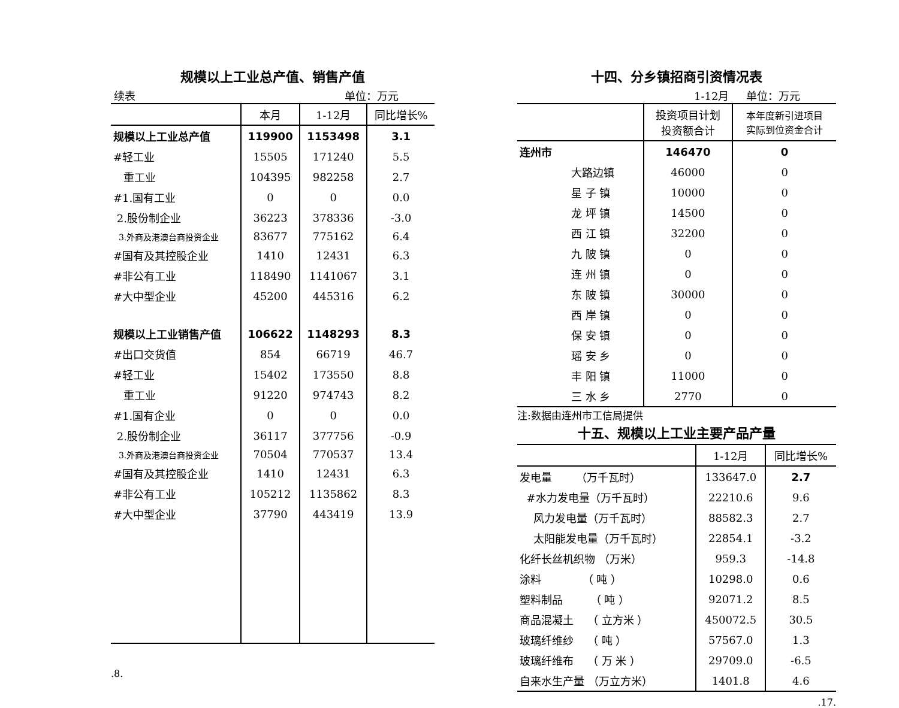规模以上工业总产值、销售产值
续表 单位：万元
| | 本月 | 1-12月 | 同比增长% |
| --- | --- | --- | --- |
| 规模以上工业总产值 | 119900 | 1153498 | 3.1 |
| #轻工业 | 15505 | 171240 | 5.5 |
| 重工业 | 104395 | 982258 | 2.7 |
| #1.国有工业 | 0 | 0 | 0.0 |
| 2.股份制企业 | 36223 | 378336 | -3.0 |
| 3.外商及港澳台商投资企业 | 83677 | 775162 | 6.4 |
| #国有及其控股企业 | 1410 | 12431 | 6.3 |
| #非公有工业 | 118490 | 1141067 | 3.1 |
| #大中型企业 | 45200 | 445316 | 6.2 |
| 规模以上工业销售产值 | 106622 | 1148293 | 8.3 |
| #出口交货值 | 854 | 66719 | 46.7 |
| #轻工业 | 15402 | 173550 | 8.8 |
| 重工业 | 91220 | 974743 | 8.2 |
| #1.国有企业 | 0 | 0 | 0.0 |
| 2.股份制企业 | 36117 | 377756 | -0.9 |
| 3.外商及港澳台商投资企业 | 70504 | 770537 | 13.4 |
| #国有及其控股企业 | 1410 | 12431 | 6.3 |
| #非公有工业 | 105212 | 1135862 | 8.3 |
| #大中型企业 | 37790 | 443419 | 13.9 |
.8.
十四、分乡镇招商引资情况表
1-12月 单位：万元
| | 投资项目计划 投资额合计 | 本年度新引进项目 实际到位资金合计 |
| --- | --- | --- |
| 连州市 | 146470 | 0 |
| 大路边镇 | 46000 | 0 |
| 星 子 镇 | 10000 | 0 |
| 龙 坪 镇 | 14500 | 0 |
| 西 江 镇 | 32200 | 0 |
| 九 陂 镇 | 0 | 0 |
| 连 州 镇 | 0 | 0 |
| 东 陂 镇 | 30000 | 0 |
| 西 岸 镇 | 0 | 0 |
| 保 安 镇 | 0 | 0 |
| 瑶 安 乡 | 0 | 0 |
| 丰 阳 镇 | 11000 | 0 |
| 三 水 乡 | 2770 | 0 |
注:数据由连州市工信局提供
十五、规模以上工业主要产品产量
| | 1-12月 | 同比增长% |
| --- | --- | --- |
| 发电量 （万千瓦时） | 133647.0 | 2.7 |
| #水力发电量（万千瓦时） | 22210.6 | 9.6 |
| 风力发电量（万千瓦时） | 88582.3 | 2.7 |
| 太阳能发电量（万千瓦时） | 22854.1 | -3.2 |
| 化纤长丝机织物 （万米） | 959.3 | -14.8 |
| 涂料 （ 吨 ） | 10298.0 | 0.6 |
| 塑料制品 （ 吨 ） | 92071.2 | 8.5 |
| 商品混凝土 （ 立方米 ） | 450072.5 | 30.5 |
| 玻璃纤维纱 （ 吨 ） | 57567.0 | 1.3 |
| 玻璃纤维布 （ 万 米 ） | 29709.0 | -6.5 |
| 自来水生产量 （万立方米） | 1401.8 | 4.6 |
.17.